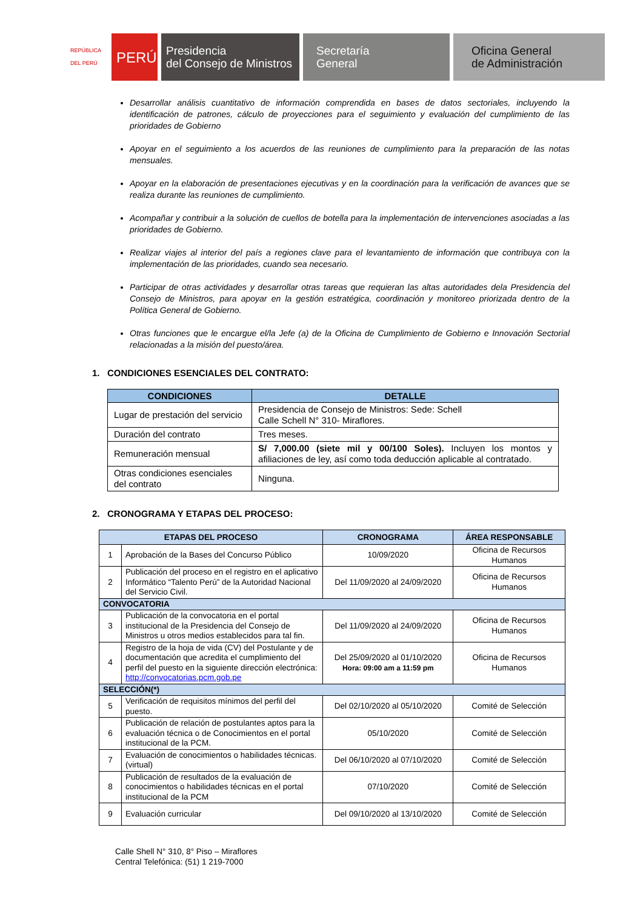REPÚBLICA DEL PERÚ
PERÚ Presidencia
del Consejo de Ministros
Secretaría
General
Oficina General
de Administración
Desarrollar análisis cuantitativo de información comprendida en bases de datos sectoriales, incluyendo la identificación de patrones, cálculo de proyecciones para el seguimiento y evaluación del cumplimiento de las prioridades de Gobierno
Apoyar en el seguimiento a los acuerdos de las reuniones de cumplimiento para la preparación de las notas mensuales.
Apoyar en la elaboración de presentaciones ejecutivas y en la coordinación para la verificación de avances que se realiza durante las reuniones de cumplimiento.
Acompañar y contribuir a la solución de cuellos de botella para la implementación de intervenciones asociadas a las prioridades de Gobierno.
Realizar viajes al interior del país a regiones clave para el levantamiento de información que contribuya con la implementación de las prioridades, cuando sea necesario.
Participar de otras actividades y desarrollar otras tareas que requieran las altas autoridades dela Presidencia del Consejo de Ministros, para apoyar en la gestión estratégica, coordinación y monitoreo priorizada dentro de la Política General de Gobierno.
Otras funciones que le encargue el/la Jefe (a) de la Oficina de Cumplimiento de Gobierno e Innovación Sectorial relacionadas a la misión del puesto/área.
1. CONDICIONES ESENCIALES DEL CONTRATO:
| CONDICIONES | DETALLE |
| --- | --- |
| Lugar de prestación del servicio | Presidencia de Consejo de Ministros: Sede: Schell Calle Schell N° 310- Miraflores. |
| Duración del contrato | Tres meses. |
| Remuneración mensual | S/ 7,000.00 (siete mil y 00/100 Soles). Incluyen los montos y afiliaciones de ley, así como toda deducción aplicable al contratado. |
| Otras condiciones esenciales del contrato | Ninguna. |
2. CRONOGRAMA Y ETAPAS DEL PROCESO:
| ETAPAS DEL PROCESO | | CRONOGRAMA | ÁREA RESPONSABLE |
| --- | --- | --- | --- |
| 1 | Aprobación de la Bases del Concurso Público | 10/09/2020 | Oficina de Recursos Humanos |
| 2 | Publicación del proceso en el registro en el aplicativo Informático “Talento Perú” de la Autoridad Nacional del Servicio Civil. | Del 11/09/2020 al 24/09/2020 | Oficina de Recursos Humanos |
| CONVOCATORIA | | | |
| 3 | Publicación de la convocatoria en el portal institucional de la Presidencia del Consejo de Ministros u otros medios establecidos para tal fin. | Del 11/09/2020 al 24/09/2020 | Oficina de Recursos Humanos |
| 4 | Registro de la hoja de vida (CV) del Postulante y de documentación que acredita el cumplimiento del perfil del puesto en la siguiente dirección electrónica: http://convocatorias.pcm.gob.pe | Del 25/09/2020 al 01/10/2020 Hora: 09:00 am a 11:59 pm | Oficina de Recursos Humanos |
| SELECCIÓN(*) | | | |
| 5 | Verificación de requisitos mínimos del perfil del puesto. | Del 02/10/2020 al 05/10/2020 | Comité de Selección |
| 6 | Publicación de relación de postulantes aptos para la evaluación técnica o de Conocimientos en el portal institucional de la PCM. | 05/10/2020 | Comité de Selección |
| 7 | Evaluación de conocimientos o habilidades técnicas. (virtual) | Del 06/10/2020 al 07/10/2020 | Comité de Selección |
| 8 | Publicación de resultados de la evaluación de conocimientos o habilidades técnicas en el portal institucional de la PCM | 07/10/2020 | Comité de Selección |
| 9 | Evaluación curricular | Del 09/10/2020 al 13/10/2020 | Comité de Selección |
Calle Shell N° 310, 8° Piso – Miraflores
Central Telefónica: (51) 1 219-7000